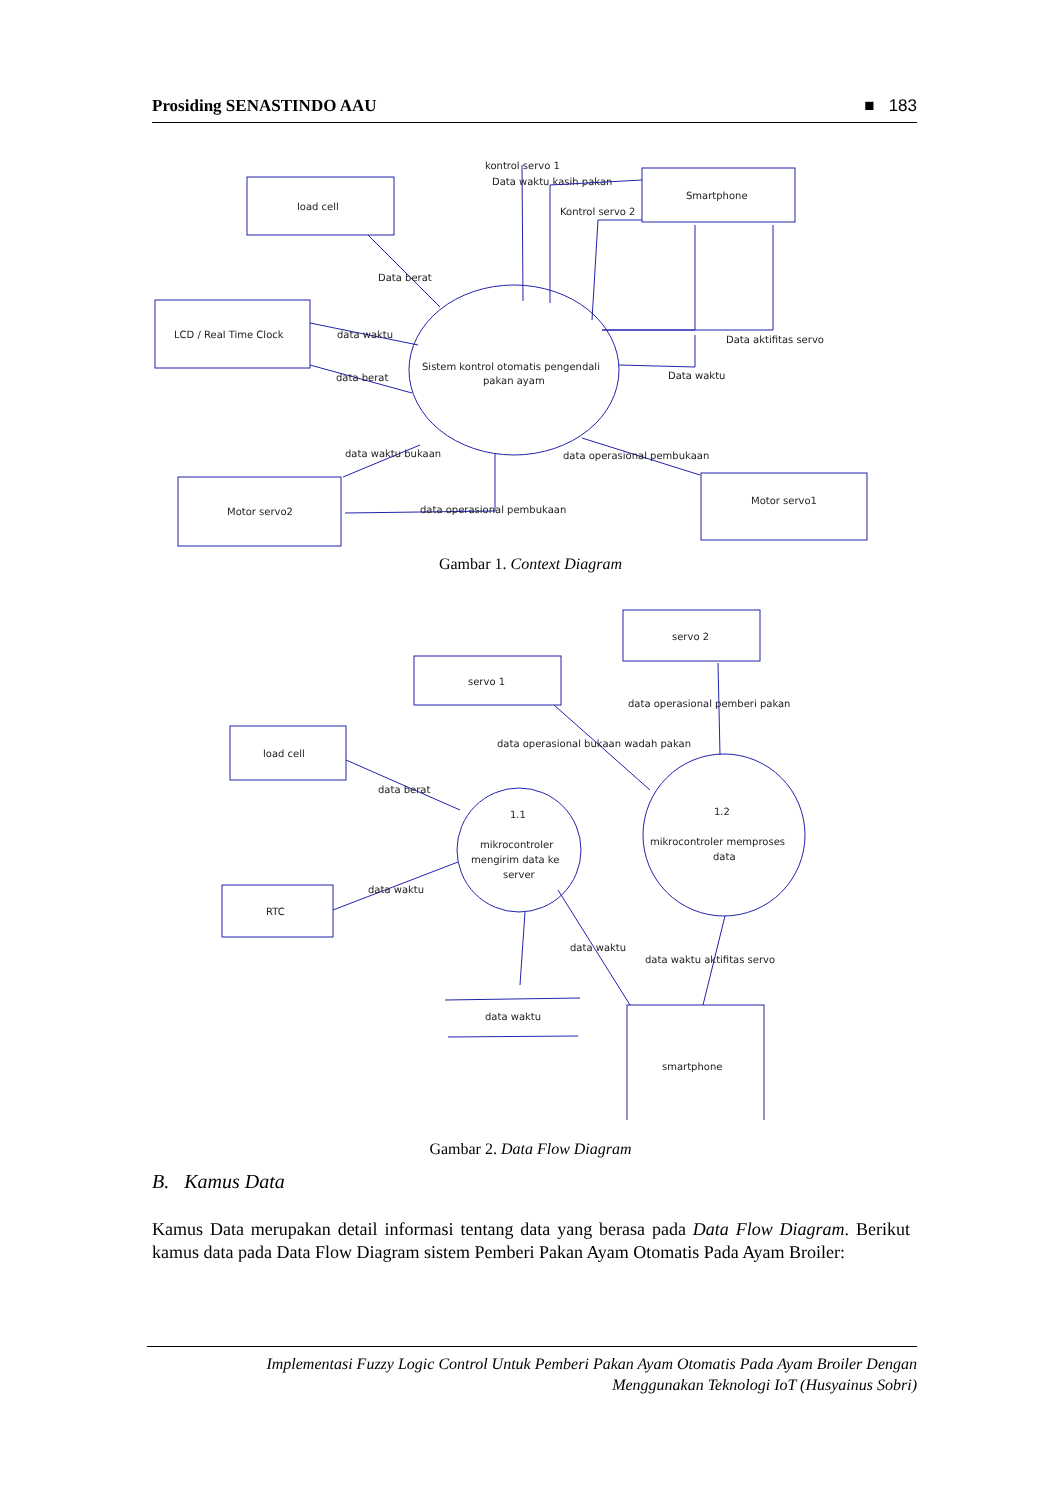Prosiding SENASTINDO AAU ■ 183
load cell
LCD / Real Time Clock
Smartphone
Motor servo2
Motor servo1
Sistem kontrol otomatis pengendali
pakan ayam
Data berat
data waktu
data berat
kontrol servo 1
Data waktu kasih pakan
Kontrol servo 2
Data aktifitas servo
Data waktu
data waktu bukaan
data operasional pembukaan
data operasional pembukaan
Gambar 1. Context Diagram
servo 2
servo 1
load cell
RTC
smartphone
1.1
mikrocontroler
mengirim data ke
server
1.2
mikrocontroler memproses
data
data berat
data waktu
data operasional bukaan wadah pakan
data operasional pemberi pakan
data waktu
data waktu
data waktu aktifitas servo
Gambar 2. Data Flow Diagram
B. Kamus Data
Kamus Data merupakan detail informasi tentang data yang berasa pada Data Flow Diagram. Berikut kamus data pada Data Flow Diagram sistem Pemberi Pakan Ayam Otomatis Pada Ayam Broiler:
Implementasi Fuzzy Logic Control Untuk Pemberi Pakan Ayam Otomatis Pada Ayam Broiler Dengan
Menggunakan Teknologi IoT (Husyainus Sobri)